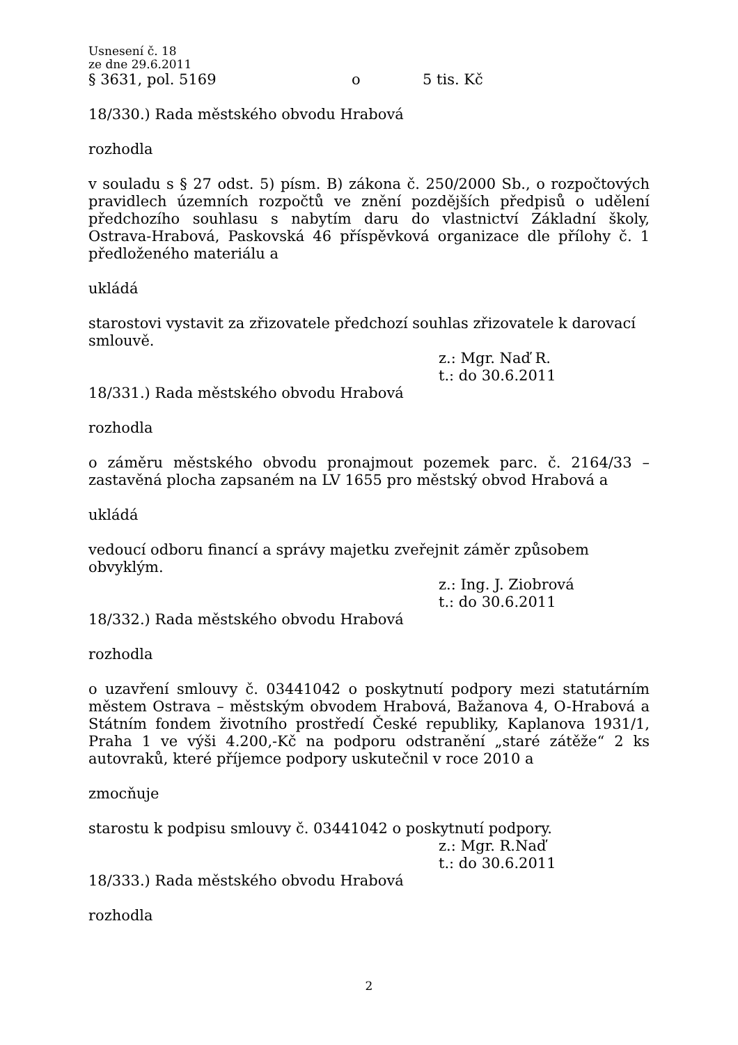Usnesení č. 18
ze dne 29.6.2011
§ 3631, pol. 5169 o 5 tis. Kč
18/330.) Rada městského obvodu Hrabová
rozhodla
v souladu s § 27 odst. 5) písm. B) zákona č. 250/2000 Sb., o rozpočtových pravidlech územních rozpočtů ve znění pozdějších předpisů o udělení předchozího souhlasu s nabytím daru do vlastnictví Základní školy, Ostrava-Hrabová, Paskovská 46 příspěvková organizace dle přílohy č. 1 předloženého materiálu a
ukládá
starostovi vystavit za zřizovatele předchozí souhlas zřizovatele k darovací smlouvě.
z.: Mgr. Naď R.
t.: do 30.6.2011
18/331.) Rada městského obvodu Hrabová
rozhodla
o záměru městského obvodu pronajmout pozemek parc. č. 2164/33 – zastavěná plocha zapsaném na LV 1655 pro městský obvod Hrabová a
ukládá
vedoucí odboru financí a správy majetku zveřejnit záměr způsobem obvyklým.
z.: Ing. J. Ziobrová
t.: do 30.6.2011
18/332.) Rada městského obvodu Hrabová
rozhodla
o uzavření smlouvy č. 03441042 o poskytnutí podpory mezi statutárním městem Ostrava – městským obvodem Hrabová, Bažanova 4, O-Hrabová a Státním fondem životního prostředí České republiky, Kaplanova 1931/1, Praha 1 ve výši 4.200,-Kč na podporu odstranění „staré zátěže“ 2 ks autovraků, které příjemce podpory uskutečnil v roce 2010 a
zmocňuje
starostu k podpisu smlouvy č. 03441042 o poskytnutí podpory.
z.: Mgr. R.Naď
t.: do 30.6.2011
18/333.) Rada městského obvodu Hrabová
rozhodla
2